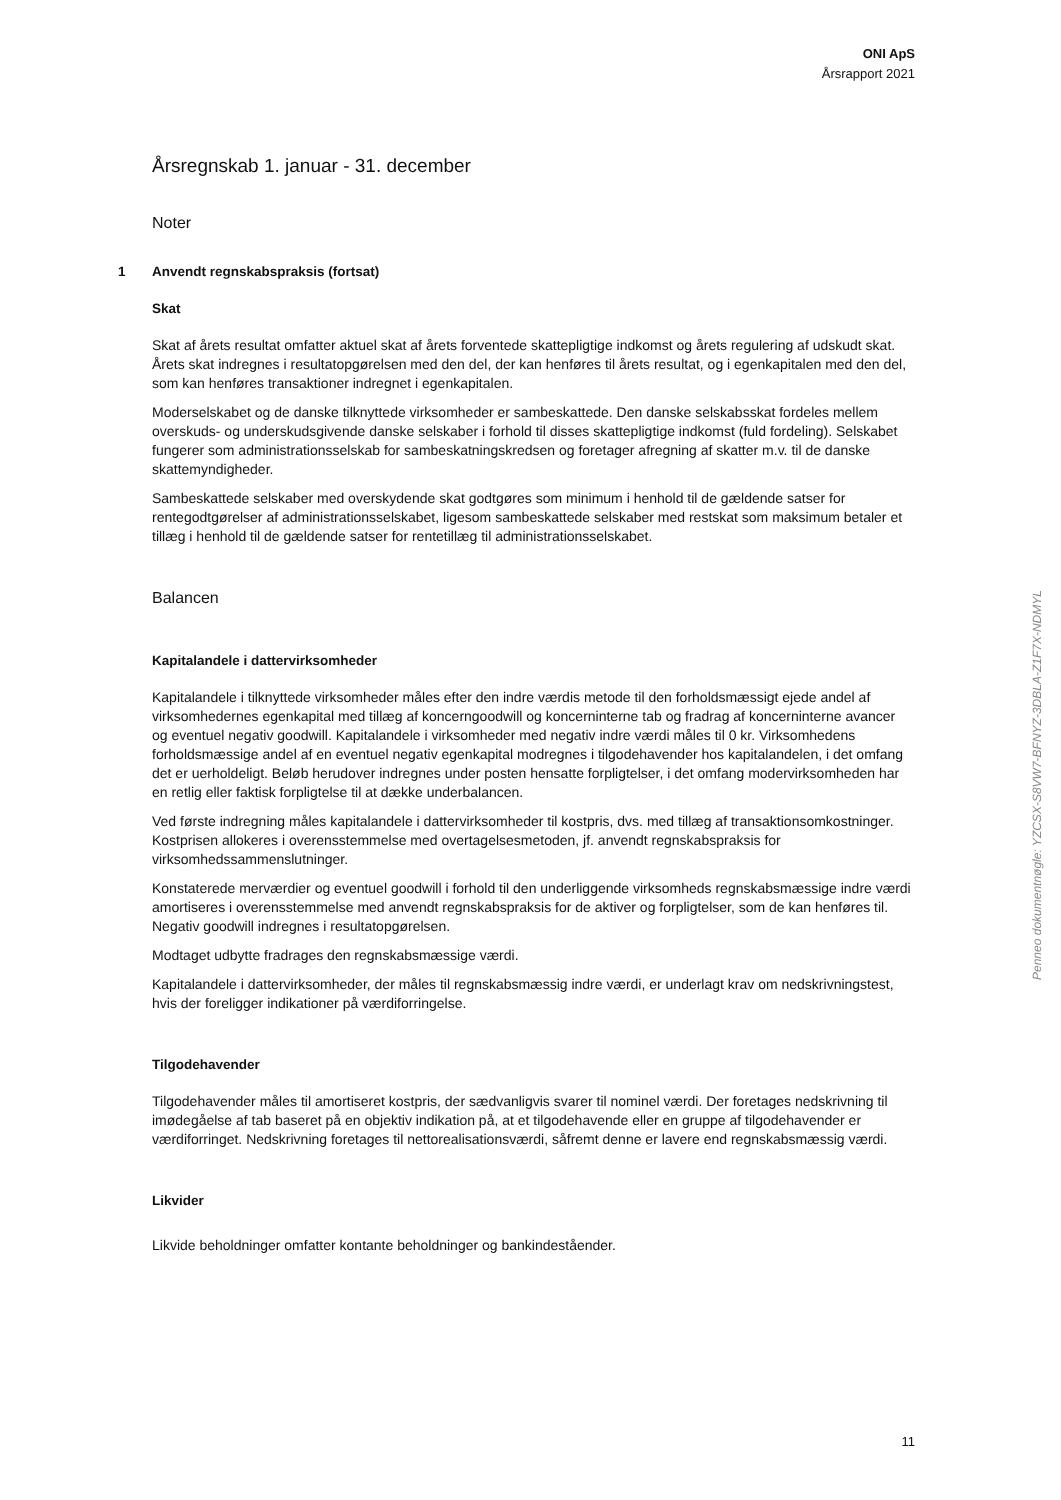ONI ApS
Årsrapport 2021
Årsregnskab 1. januar - 31. december
Noter
1 Anvendt regnskabspraksis (fortsat)
Skat
Skat af årets resultat omfatter aktuel skat af årets forventede skattepligtige indkomst og årets regulering af udskudt skat. Årets skat indregnes i resultatopgørelsen med den del, der kan henføres til årets resultat, og i egenkapitalen med den del, som kan henføres transaktioner indregnet i egenkapitalen.
Moderselskabet og de danske tilknyttede virksomheder er sambeskattede. Den danske selskabsskat fordeles mellem overskuds- og underskudsgivende danske selskaber i forhold til disses skattepligtige indkomst (fuld fordeling). Selskabet fungerer som administrationsselskab for sambeskatningskredsen og foretager afregning af skatter m.v. til de danske skattemyndigheder.
Sambeskattede selskaber med overskydende skat godtgøres som minimum i henhold til de gældende satser for rentegodtgørelser af administrationsselskabet, ligesom sambeskattede selskaber med restskat som maksimum betaler et tillæg i henhold til de gældende satser for rentetillæg til administrationsselskabet.
Balancen
Kapitalandele i dattervirksomheder
Kapitalandele i tilknyttede virksomheder måles efter den indre værdis metode til den forholdsmæssigt ejede andel af virksomhedernes egenkapital med tillæg af koncerngoodwill og koncerninterne tab og fradrag af koncerninterne avancer og eventuel negativ goodwill. Kapitalandele i virksomheder med negativ indre værdi måles til 0 kr. Virksomhedens forholdsmæssige andel af en eventuel negativ egenkapital modregnes i tilgodehavender hos kapitalandelen, i det omfang det er uerholdeligt. Beløb herudover indregnes under posten hensatte forpligtelser, i det omfang modervirksomheden har en retlig eller faktisk forpligtelse til at dække underbalancen.
Ved første indregning måles kapitalandele i dattervirksomheder til kostpris, dvs. med tillæg af transaktionsomkostninger. Kostprisen allokeres i overensstemmelse med overtagelsesmetoden, jf. anvendt regnskabspraksis for virksomhedssammenslutninger.
Konstaterede merværdier og eventuel goodwill i forhold til den underliggende virksomheds regnskabsmæssige indre værdi amortiseres i overensstemmelse med anvendt regnskabspraksis for de aktiver og forpligtelser, som de kan henføres til. Negativ goodwill indregnes i resultatopgørelsen.
Modtaget udbytte fradrages den regnskabsmæssige værdi.
Kapitalandele i dattervirksomheder, der måles til regnskabsmæssig indre værdi, er underlagt krav om nedskrivningstest, hvis der foreligger indikationer på værdiforringelse.
Tilgodehavender
Tilgodehavender måles til amortiseret kostpris, der sædvanligvis svarer til nominel værdi. Der foretages nedskrivning til imødegåelse af tab baseret på en objektiv indikation på, at et tilgodehavende eller en gruppe af tilgodehavender er værdiforringet. Nedskrivning foretages til nettorealisationsværdi, såfremt denne er lavere end regnskabsmæssig værdi.
Likvider
Likvide beholdninger omfatter kontante beholdninger og bankindeståender.
Penneo dokumentnøgle: YZCSX-S8VW7-BFNYZ-3DBLA-Z1F7X-NDMYL
11